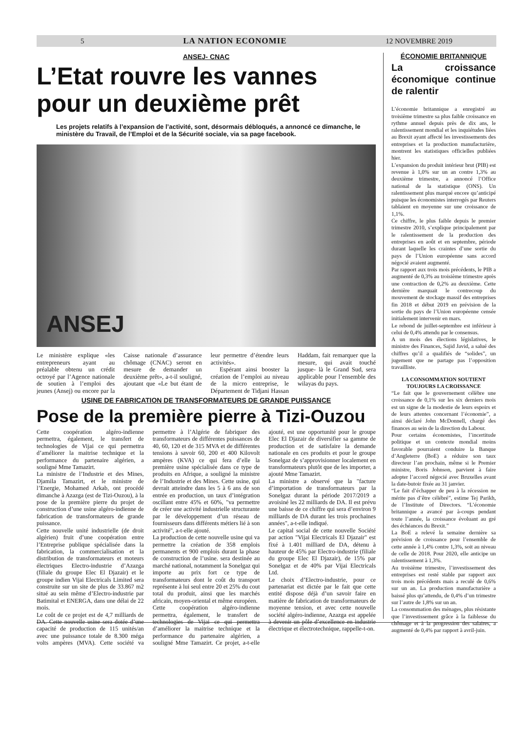5 LA NATION ECONOMIE 12 NOVEMBRE 2019
ANSEJ- CNAC
L’Etat rouvre les vannes
pour un deuxième prêt
Les projets relatifs à l’expansion de l’activité, sont, désormais débloqués, a annoncé ce dimanche, le ministère du Travail, de l’Emploi et de la Sécurité sociale, via sa page facebook.
ANSEJ
Le ministère explique «les entrepreneurs ayant au préalable obtenu un crédit octroyé par l’Agence nationale de soutien à l’emploi des jeunes (Ansej) ou encore par la Caisse nationale d’assurance chômage (CNAC) seront en mesure de demander un deuxième prêt», a-t-il souligné, ajoutant que «Le but étant de leur permettre d’étendre leurs activités».
Espérant ainsi booster la création de l’emploi au niveau de la micro entreprise, le Département de Tidjani Hassan Haddam, fait remarquer que la mesure, qui avait touché jusque- là le Grand Sud, sera applicable pour l’ensemble des wilayas du pays.
USINE DE FABRICATION DE TRANSFORMATEURS DE GRANDE PUISSANCE
Pose de la première pierre à Tizi-Ouzou
Cette coopération algéro-indienne permettra, également, le transfert de technologies de Vijai ce qui permettra d’améliorer la maitrise technique et la performance du partenaire algérien, a souligné Mme Tamazirt.
La ministre de l’Industrie et des Mines, Djamila Tamazirt, et le ministre de l’Energie, Mohamed Arkab, ont procédé dimanche à Azazga (est de Tizi-Ouzou), à la pose de la première pierre du projet de construction d’une usine algéro-indienne de fabrication de transformateurs de grande puissance.
Cette nouvelle unité industrielle (de droit algérien) fruit d’une coopération entre l’Entreprise publique spécialisée dans la fabrication, la commercialisation et la distribution de transformateurs et moteurs électriques Electro-industrie d’Azazga (filiale du groupe Elec El Djazair) et le groupe indien Vijai Electricals Limited sera construite sur un site de plus de 33.867 m2 situé au sein même d’Electro-industrie par Batimital et ENERGA, dans une délai de 22 mois.
Le coût de ce projet est de 4,7 milliards de DA. Cette nouvelle usine sera dotée d’une capacité de production de 115 unités/an avec une puissance totale de 8.300 méga volts ampères (MVA). Cette société va permettre à l’Algérie de fabriquer des transformateurs de différentes puissances de 40, 60, 120 et de 315 MVA et de différentes tensions à savoir 60, 200 et 400 Kilovolt ampères (KVA) ce qui fera d’elle la première usine spécialisée dans ce type de produits en Afrique, a souligné la ministre de l’Industrie et des Mines. Cette usine, qui devrait atteindre dans les 5 à 6 ans de son entrée en production, un taux d’intégration oscillant entre 45% et 60%, "va permettre de créer une activité industrielle structurante par le développement d’un réseau de fournisseurs dans différents métiers lié à son activité", a-t-elle ajouté.
La production de cette nouvelle usine qui va permettre la création de 358 emplois permanents et 900 emplois durant la phase de construction de l’usine. sera destinée au marché national, notamment la Sonelgaz qui importe au prix fort ce type de transformateurs dont le coût du transport représente à lui seul entre 20 et 25% du cout total du produit, ainsi que les marchés africain, moyen-oriental et même européen.
Cette coopération algéro-indienne permettra, également, le transfert de technologies de Vijai ce qui permettra d’améliorer la maitrise technique et la performance du partenaire algérien, a souligné Mme Tamazirt. Ce projet, a-t-elle ajouté, est une opportunité pour le groupe Elec El Djazair de diversifier sa gamme de production et de satisfaire la demande nationale en ces produits et pour le groupe Sonelgaz de s’approvisionner localement en transformateurs plutôt que de les importer, a ajouté Mme Tamazirt.
La ministre a observé que la "facture d’importation de transformateurs par la Sonelgaz durant la période 2017/2019 a avoisiné les 22 milliards de DA. Il est prévu une baisse de ce chiffre qui sera d’environ 9 milliards de DA durant les trois prochaines années", a-t-elle indiqué.
Le capital social de cette nouvelle Société par action "Vijai Electricals El Djazair" est fixé à 1.401 milliard de DA, détenu à hauteur de 45% par Electro-industrie (filiale du groupe Elec El Djazair), de 15% par Sonelgaz et de 40% par Vijai Electricals Ltd.
Le choix d’Electro-industrie, pour ce partenariat est dictée par le fait que cette entité dispose déjà d’un savoir faire en matière de fabrication de transformateurs de moyenne tension, et avec cette nouvelle société algéro-indienne, Azazga est appelée à devenir un pôle d’excellence en industrie électrique et électrotechnique, rappelle-t-on.
ÉCONOMIE BRITANNIQUE
La croissance économique continue de ralentir
L’économie britannique a enregistré au troisième trimestre sa plus faible croissance en rythme annuel depuis près de dix ans, le ralentissement mondial et les inquiétudes liées au Brexit ayant affecté les investissements des entreprises et la production manufacturière, montrent les statistiques officielles publiées hier.
L’expansion du produit intérieur brut (PIB) est revenue à 1,0% sur un an contre 1,3% au deuxième trimestre, a annoncé l’Office national de la statistique (ONS). Un ralentissement plus marqué encore qu’anticipé puisque les économistes interrogés par Reuters tablaient en moyenne sur une croissance de 1,1%.
Ce chiffre, le plus faible depuis le premier trimestre 2010, s’explique principalement par le ralentissement de la production des entreprises en août et en septembre, période durant laquelle les craintes d’une sortie du pays de l’Union européenne sans accord négocié avaient augmenté.
Par rapport aux trois mois précédents, le PIB a augmenté de 0,3% au troisième trimestre après une contraction de 0,2% au deuxième. Cette dernière marquait le contrecoup du mouvement de stockage massif des entreprises fin 2018 et début 2019 en prévision de la sortie du pays de l’Union européenne censée initialement intervenir en mars.
Le rebond de juillet-septembre est inférieur à celui de 0,4% attendu par le consensus.
A un mois des élections législatives, le ministre des Finances, Sajid Javid, a salué des chiffres qu’il a qualifiés de “solides”, un jugement que ne partage pas l’opposition travailliste.
LA CONSOMMATION SOUTIENT TOUJOURS LA CROISSANCE
“Le fait que le gouvernement célèbre une croissance de 0,1% sur les six derniers mois est un signe de la modestie de leurs espoirs et de leurs attentes concernant l’économie”, a ainsi déclaré John McDonnell, chargé des finances au sein de la direction du Labour.
Pour certains économistes, l’incertitude politique et un contexte mondial moins favorable pourraient conduire la Banque d’Angleterre (BoE) a réduire son taux directeur l’an prochain, même si le Premier ministre, Boris Johnson, parvient à faire adopter l’accord négocié avec Bruxelles avant la date-butoir fixée au 31 janvier.
“Le fait d’échapper de peu à la récession ne mérite pas d’être célébré”, estime Tej Parikh, de l’Institute of Directors. “L’économie britannique a avancé par à-coups pendant toute l’année, la croissance évoluant au gré des échéances du Brexit.”
La BoE a relevé la semaine dernière sa prévision de croissance pour l’ensemble de cette année à 1,4% contre 1,3%, soit au niveau de celle de 2018. Pour 2020, elle anticipe un ralentissement à 1,3%.
Au troisième trimestre, l’investissement des entreprises est resté stable par rapport aux trois mois précédents mais a reculé de 0,6% sur un an. La production manufacturière a baissé plus qu’attendu, de 0,4% d’un trimestre sur l’autre de 1,8% sur un an.
La consommation des ménages, plus résistante que l’investissement grâce à la faiblesse du chômage et à la progression des salaires, a augmenté de 0,4% par rapport à avril-juin.